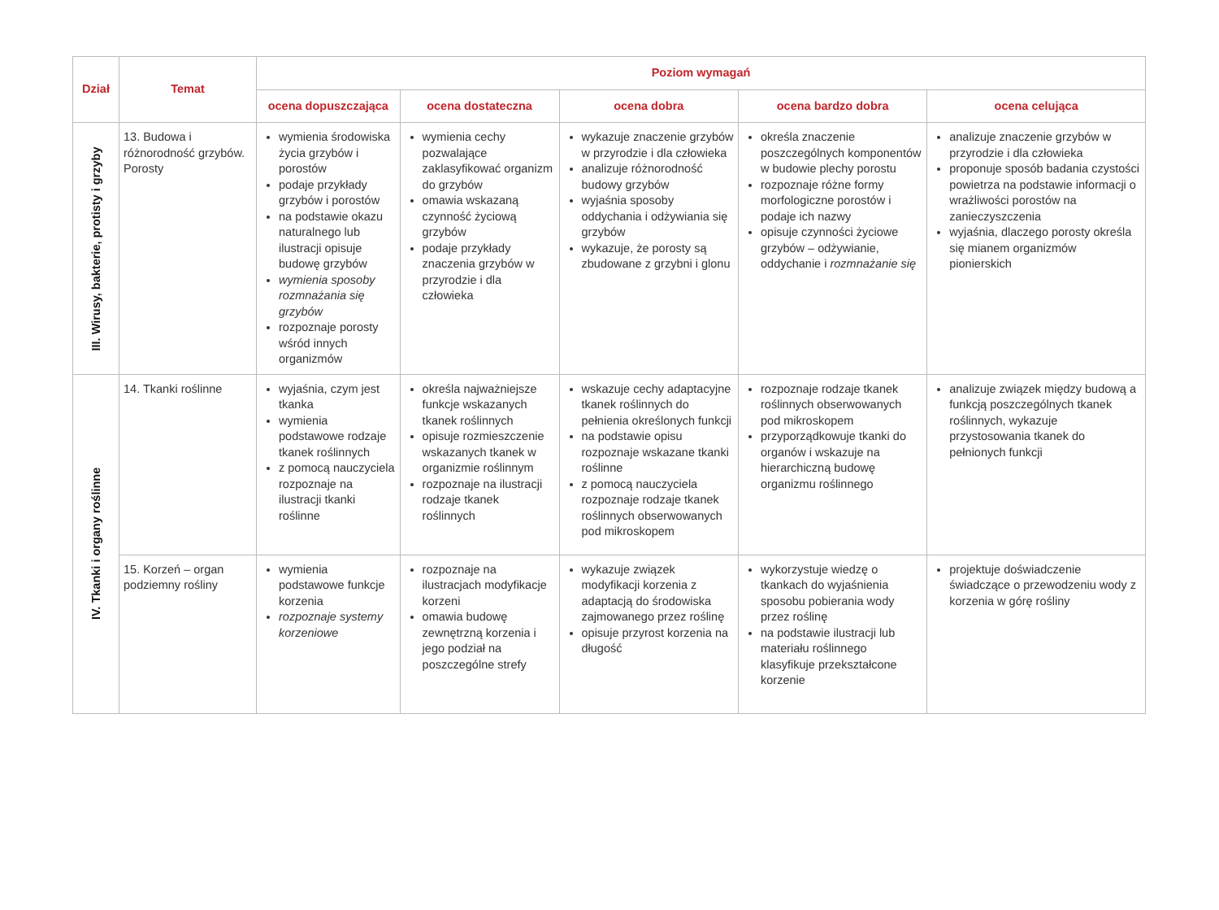| Dział | Temat | Poziom wymagań | | | | |
| --- | --- | --- | --- | --- | --- | --- |
| | | ocena dopuszczająca | ocena dostateczna | ocena dobra | ocena bardzo dobra | ocena celująca |
| III. Wirusy, bakterie, protisty i grzyby | 13. Budowa i różnorodność grzybów. Porosty | wymienia środowiska życia grzybów i porostów podaje przykłady grzybów i porostów na podstawie okazu naturalnego lub ilustracji opisuje budowę grzybów wymienia sposoby rozmnażania się grzybów rozpoznaje porosty wśród innych organizmów | wymienia cechy pozwalające zaklasyfikować organizm do grzybów omawia wskazaną czynność życiową grzybów podaje przykłady znaczenia grzybów w przyrodzie i dla człowieka | wykazuje znaczenie grzybów w przyrodzie i dla człowieka analizuje różnorodność budowy grzybów wyjaśnia sposoby oddychania i odżywiania się grzybów wykazuje, że porosty są zbudowane z grzybni i glonu | określa znaczenie poszczególnych komponentów w budowie plechy porostu rozpoznaje różne formy morfologiczne porostów i podaje ich nazwy opisuje czynności życiowe grzybów – odżywianie, oddychanie i rozmnażanie się | analizuje znaczenie grzybów w przyrodzie i dla człowieka proponuje sposób badania czystości powietrza na podstawie informacji o wrażliwości porostów na zanieczyszczenia wyjaśnia, dlaczego porosty określa się mianem organizmów pionierskich |
| IV. Tkanki i organy roślinne | 14. Tkanki roślinne | wyjaśnia, czym jest tkanka wymienia podstawowe rodzaje tkanek roślinnych z pomocą nauczyciela rozpoznaje na ilustracji tkanki roślinne | określa najważniejsze funkcje wskazanych tkanek roślinnych opisuje rozmieszczenie wskazanych tkanek w organizmie roślinnym rozpoznaje na ilustracji rodzaje tkanek roślinnych | wskazuje cechy adaptacyjne tkanek roślinnych do pełnienia określonych funkcji na podstawie opisu rozpoznaje wskazane tkanki roślinne z pomocą nauczyciela rozpoznaje rodzaje tkanek roślinnych obserwowanych pod mikroskopem | rozpoznaje rodzaje tkanek roślinnych obserwowanych pod mikroskopem przyporządkowuje tkanki do organów i wskazuje na hierarchiczną budowę organizmu roślinnego | analizuje związek między budową a funkcją poszczególnych tkanek roślinnych, wykazuje przystosowania tkanek do pełnionych funkcji |
| | 15. Korzeń – organ podziemny rośliny | wymienia podstawowe funkcje korzenia rozpoznaje systemy korzeniowe | rozpoznaje na ilustracjach modyfikacje korzeni omawia budowę zewnętrzną korzenia i jego podział na poszczególne strefy | wykazuje związek modyfikacji korzenia z adaptacją do środowiska zajmowanego przez roślinę opisuje przyrost korzenia na długość | wykorzystuje wiedzę o tkankach do wyjaśnienia sposobu pobierania wody przez roślinę na podstawie ilustracji lub materiału roślinnego klasyfikuje przekształcone korzenie | projektuje doświadczenie świadczące o przewodzeniu wody z korzenia w górę rośliny |